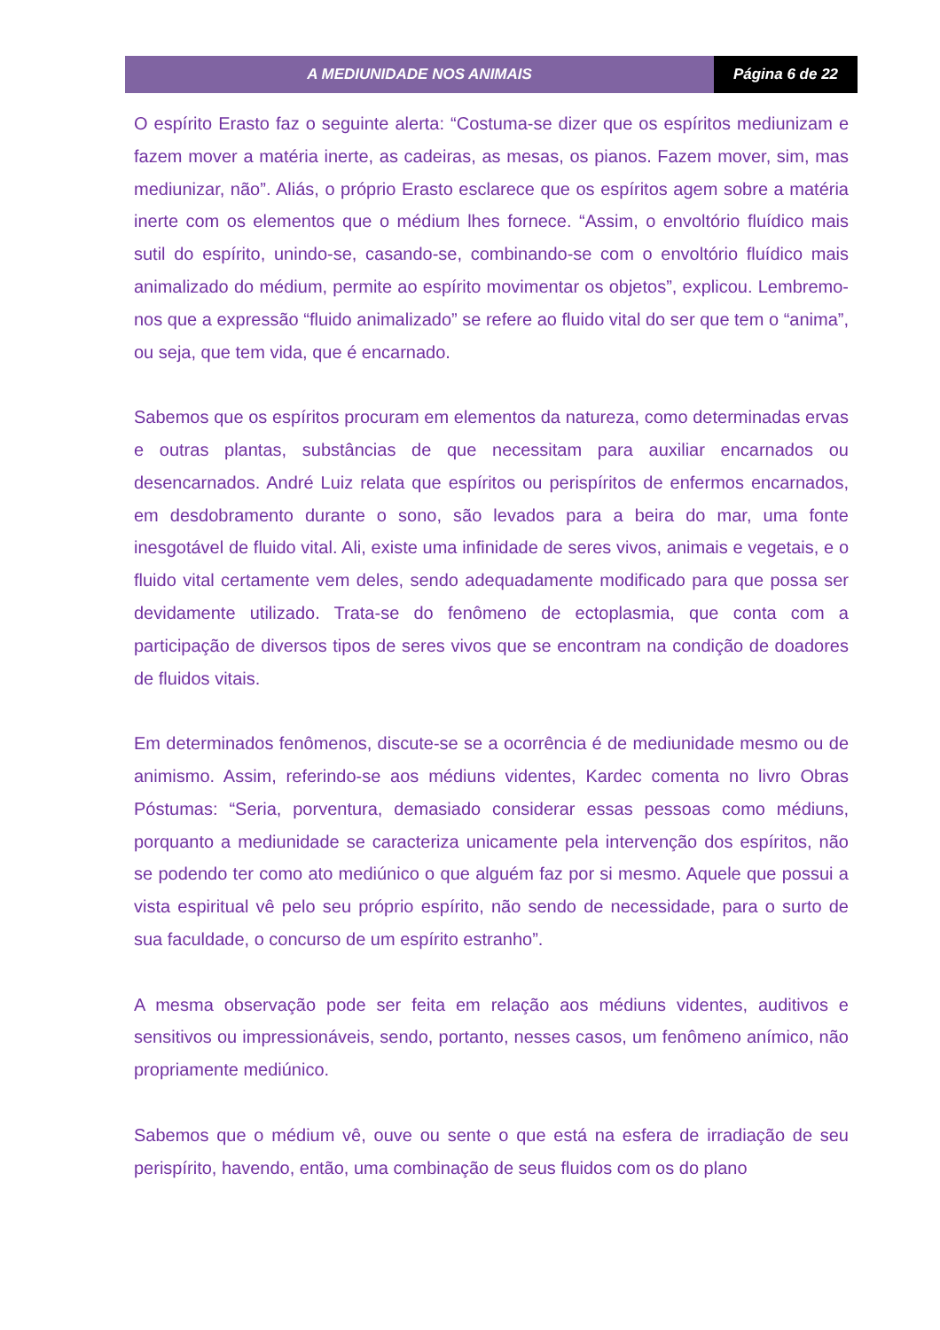A MEDIUNIDADE NOS ANIMAIS Página 6 de 22
O espírito Erasto faz o seguinte alerta: “Costuma-se dizer que os espíritos mediunizam e fazem mover a matéria inerte, as cadeiras, as mesas, os pianos. Fazem mover, sim, mas mediunizar, não”. Aliás, o próprio Erasto esclarece que os espíritos agem sobre a matéria inerte com os elementos que o médium lhes fornece. “Assim, o envoltório fluídico mais sutil do espírito, unindo-se, casando-se, combinando-se com o envoltório fluídico mais animalizado do médium, permite ao espírito movimentar os objetos”, explicou. Lembremo-nos que a expressão “fluido animalizado” se refere ao fluido vital do ser que tem o “anima”, ou seja, que tem vida, que é encarnado.
Sabemos que os espíritos procuram em elementos da natureza, como determinadas ervas e outras plantas, substâncias de que necessitam para auxiliar encarnados ou desencarnados. André Luiz relata que espíritos ou perispíritos de enfermos encarnados, em desdobramento durante o sono, são levados para a beira do mar, uma fonte inesgotável de fluido vital. Ali, existe uma infinidade de seres vivos, animais e vegetais, e o fluido vital certamente vem deles, sendo adequadamente modificado para que possa ser devidamente utilizado. Trata-se do fenômeno de ectoplasmia, que conta com a participação de diversos tipos de seres vivos que se encontram na condição de doadores de fluidos vitais.
Em determinados fenômenos, discute-se se a ocorrência é de mediunidade mesmo ou de animismo. Assim, referindo-se aos médiuns videntes, Kardec comenta no livro Obras Póstumas: “Seria, porventura, demasiado considerar essas pessoas como médiuns, porquanto a mediunidade se caracteriza unicamente pela intervenção dos espíritos, não se podendo ter como ato mediúnico o que alguém faz por si mesmo. Aquele que possui a vista espiritual vê pelo seu próprio espírito, não sendo de necessidade, para o surto de sua faculdade, o concurso de um espírito estranho”.
A mesma observação pode ser feita em relação aos médiuns videntes, auditivos e sensitivos ou impressionáveis, sendo, portanto, nesses casos, um fenômeno anímico, não propriamente mediúnico.
Sabemos que o médium vê, ouve ou sente o que está na esfera de irradiação de seu perispírito, havendo, então, uma combinação de seus fluidos com os do plano